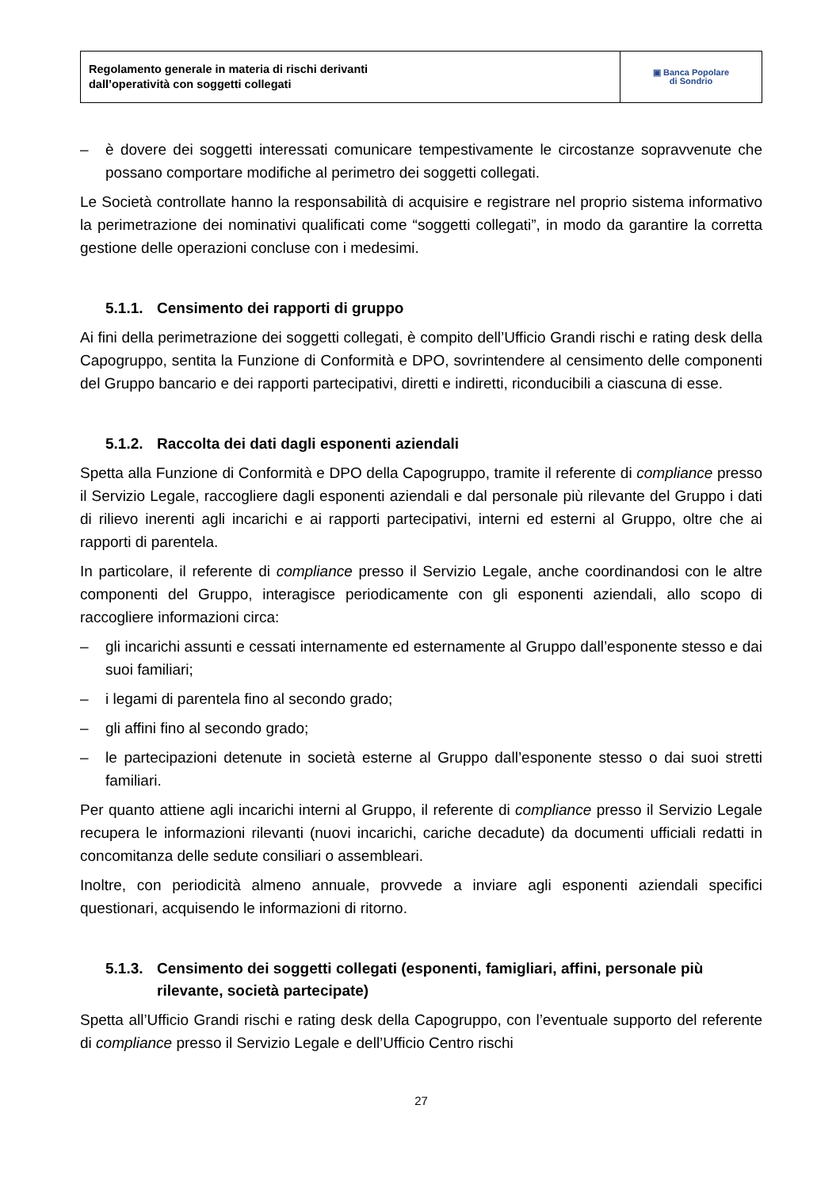| Regolamento generale in materia di rischi derivanti dall’operatività con soggetti collegati | ▣ Banca Popolare di Sondrio |
– è dovere dei soggetti interessati comunicare tempestivamente le circostanze sopravvenute che possano comportare modifiche al perimetro dei soggetti collegati.
Le Società controllate hanno la responsabilità di acquisire e registrare nel proprio sistema informativo la perimetrazione dei nominativi qualificati come “soggetti collegati”, in modo da garantire la corretta gestione delle operazioni concluse con i medesimi.
5.1.1. Censimento dei rapporti di gruppo
Ai fini della perimetrazione dei soggetti collegati, è compito dell’Ufficio Grandi rischi e rating desk della Capogruppo, sentita la Funzione di Conformità e DPO, sovrintendere al censimento delle componenti del Gruppo bancario e dei rapporti partecipativi, diretti e indiretti, riconducibili a ciascuna di esse.
5.1.2. Raccolta dei dati dagli esponenti aziendali
Spetta alla Funzione di Conformità e DPO della Capogruppo, tramite il referente di compliance presso il Servizio Legale, raccogliere dagli esponenti aziendali e dal personale più rilevante del Gruppo i dati di rilievo inerenti agli incarichi e ai rapporti partecipativi, interni ed esterni al Gruppo, oltre che ai rapporti di parentela.
In particolare, il referente di compliance presso il Servizio Legale, anche coordinandosi con le altre componenti del Gruppo, interagisce periodicamente con gli esponenti aziendali, allo scopo di raccogliere informazioni circa:
– gli incarichi assunti e cessati internamente ed esternamente al Gruppo dall’esponente stesso e dai suoi familiari;
– i legami di parentela fino al secondo grado;
– gli affini fino al secondo grado;
– le partecipazioni detenute in società esterne al Gruppo dall’esponente stesso o dai suoi stretti familiari.
Per quanto attiene agli incarichi interni al Gruppo, il referente di compliance presso il Servizio Legale recupera le informazioni rilevanti (nuovi incarichi, cariche decadute) da documenti ufficiali redatti in concomitanza delle sedute consiliari o assembleari.
Inoltre, con periodicità almeno annuale, provvede a inviare agli esponenti aziendali specifici questionari, acquisendo le informazioni di ritorno.
5.1.3. Censimento dei soggetti collegati (esponenti, famigliari, affini, personale più rilevante, società partecipate)
Spetta all’Ufficio Grandi rischi e rating desk della Capogruppo, con l’eventuale supporto del referente di compliance presso il Servizio Legale e dell’Ufficio Centro rischi
27